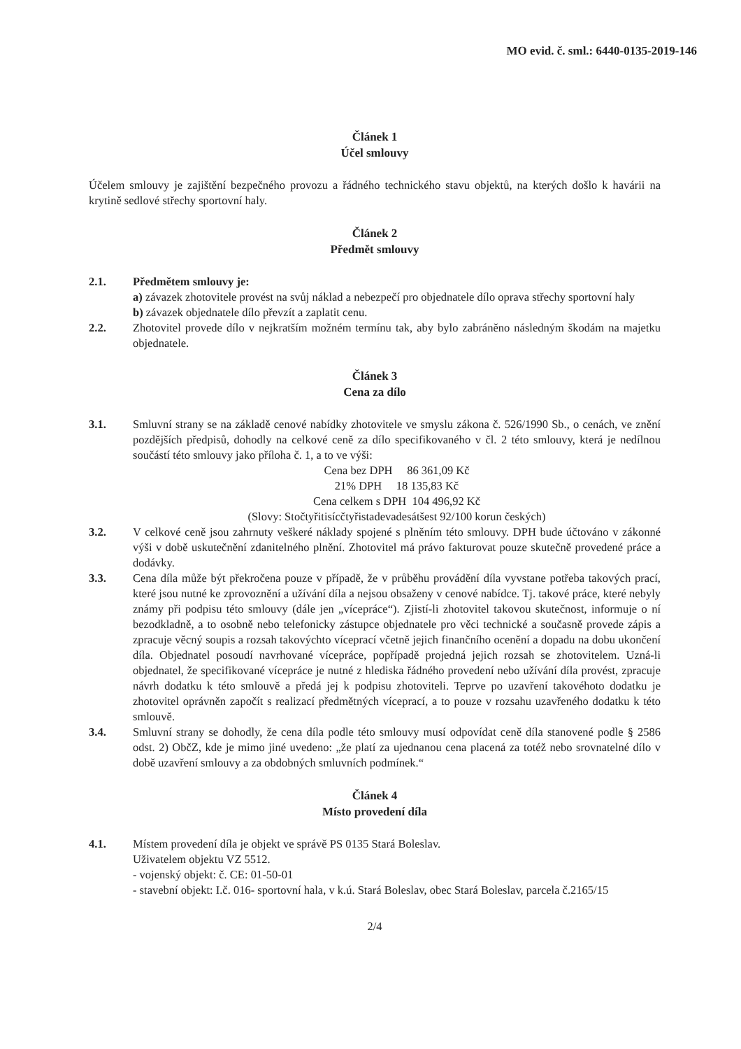MO evid. č. sml.: 6440-0135-2019-146
Článek 1
Účel smlouvy
Účelem smlouvy je zajištění bezpečného provozu a řádného technického stavu objektů, na kterých došlo k havárii na krytině sedlové střechy sportovní haly.
Článek 2
Předmět smlouvy
2.1. Předmětem smlouvy je:
a) závazek zhotovitele provést na svůj náklad a nebezpečí pro objednatele dílo oprava střechy sportovní haly
b) závazek objednatele dílo převzít a zaplatit cenu.
2.2. Zhotovitel provede dílo v nejkratším možném termínu tak, aby bylo zabráněno následným škodám na majetku objednatele.
Článek 3
Cena za dílo
3.1. Smluvní strany se na základě cenové nabídky zhotovitele ve smyslu zákona č. 526/1990 Sb., o cenách, ve znění pozdějších předpisů, dohodly na celkové ceně za dílo specifikovaného v čl. 2 této smlouvy, která je nedílnou součástí této smlouvy jako příloha č. 1, a to ve výši:
Cena bez DPH 86 361,09 Kč
21% DPH 18 135,83 Kč
Cena celkem s DPH 104 496,92 Kč
(Slovy: Stočtyřitisícčtyřistadevadesátšest 92/100 korun českých)
3.2. V celkové ceně jsou zahrnuty veškeré náklady spojené s plněním této smlouvy. DPH bude účtováno v zákonné výši v době uskutečnění zdanitelného plnění. Zhotovitel má právo fakturovat pouze skutečně provedené práce a dodávky.
3.3. Cena díla může být překročena pouze v případě, že v průběhu provádění díla vyvstane potřeba takových prací, které jsou nutné ke zprovoznění a užívání díla a nejsou obsaženy v cenové nabídce. Tj. takové práce, které nebyly známy při podpisu této smlouvy (dále jen „vícepráce“). Zjistí-li zhotovitel takovou skutečnost, informuje o ní bezodkladně, a to osobně nebo telefonicky zástupce objednatele pro věci technické a současně provede zápis a zpracuje věcný soupis a rozsah takovýchto víceprací včetně jejich finančního ocenění a dopadu na dobu ukončení díla. Objednatel posoudí navrhované vícepráce, popřípadě projedná jejich rozsah se zhotovitelem. Uzná-li objednatel, že specifikované vícepráce je nutné z hlediska řádného provedení nebo užívání díla provést, zpracuje návrh dodatku k této smlouvě a předá jej k podpisu zhotoviteli. Teprve po uzavření takovéhoto dodatku je zhotovitel oprávněn započít s realizací předmětných víceprací, a to pouze v rozsahu uzavřeného dodatku k této smlouvě.
3.4. Smluvní strany se dohodly, že cena díla podle této smlouvy musí odpovídat ceně díla stanovené podle § 2586 odst. 2) ObčZ, kde je mimo jiné uvedeno: „že platí za ujednanou cena placená za totéž nebo srovnatelné dílo v době uzavření smlouvy a za obdobných smluvních podmínek.“
Článek 4
Místo provedení díla
4.1. Místem provedení díla je objekt ve správě PS 0135 Stará Boleslav.
Uživatelem objektu VZ 5512.
- vojenský objekt: č. CE: 01-50-01
- stavební objekt: I.č. 016- sportovní hala, v k.ú. Stará Boleslav, obec Stará Boleslav, parcela č.2165/15
2/4